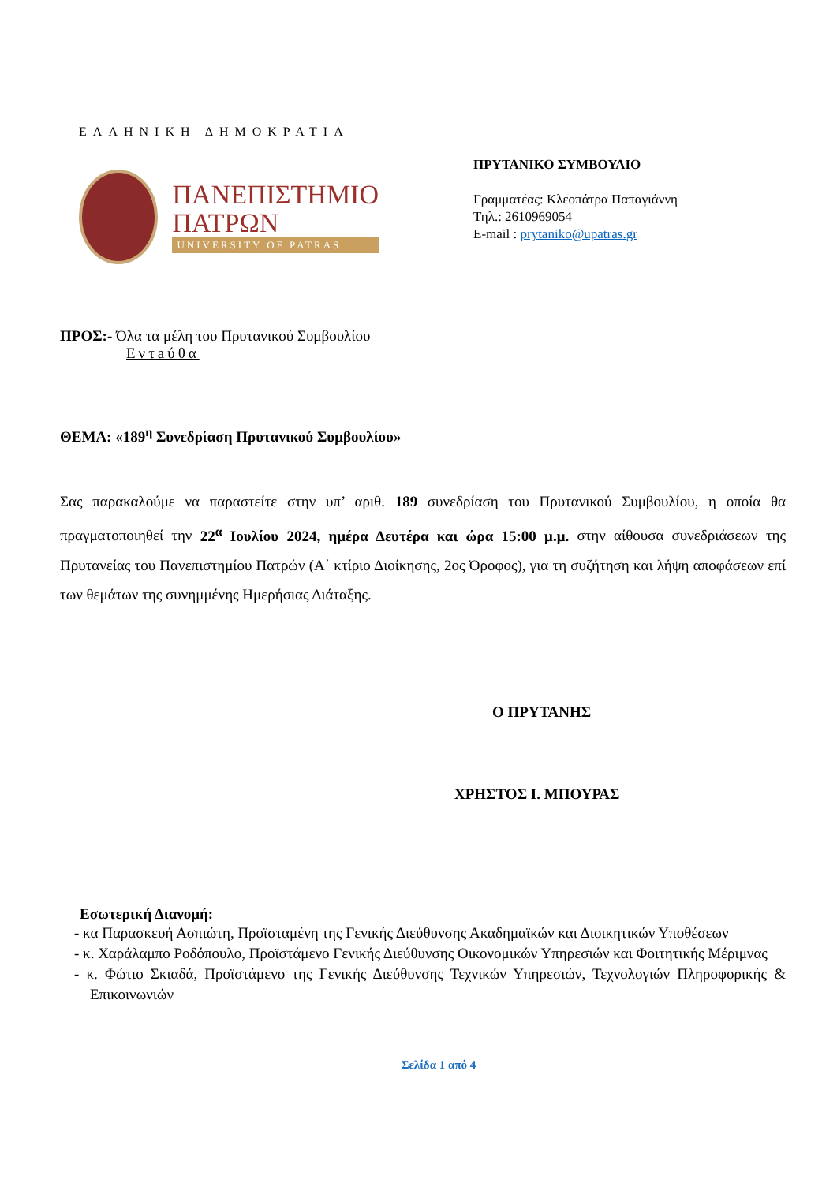ΕΛΛΗΝΙΚΗ ΔΗΜΟΚΡΑΤΙΑ
ΠΑΝΕΠΙΣΤΗΜΙΟ
ΠΑΤΡΩΝ
UNIVERSITY OF PATRAS
ΠΡΥΤΑΝΙΚΟ ΣΥΜΒΟΥΛΙΟ
Γραμματέας: Κλεοπάτρα Παπαγιάννη
Τηλ.: 2610969054
E-mail : prytaniko@upatras.gr
ΠΡΟΣ:- Όλα τα μέλη του Πρυτανικού Συμβουλίου
Εντaύθα
ΘΕΜΑ: «189<sup>η</sup> Συνεδρίαση Πρυτανικού Συμβουλίου»
Σας παρακαλούμε να παραστείτε στην υπ’ αριθ. 189 συνεδρίαση του Πρυτανικού Συμβουλίου, η οποία θα πραγματοποιηθεί την 22<sup>α</sup> Ιουλίου 2024, ημέρα Δευτέρα και ώρα 15:00 μ.μ. στην αίθουσα συνεδριάσεων της Πρυτανείας του Πανεπιστημίου Πατρών (Α΄ κτίριο Διοίκησης, 2ος Όροφος), για τη συζήτηση και λήψη αποφάσεων επί των θεμάτων της συνημμένης Ημερήσιας Διάταξης.
Ο ΠΡΥΤΑΝΗΣ
ΧΡΗΣΤΟΣ Ι. ΜΠΟΥΡΑΣ
Εσωτερική Διανομή:
- κα Παρασκευή Ασπιώτη, Προϊσταμένη της Γενικής Διεύθυνσης Ακαδημαϊκών και Διοικητικών Υποθέσεων
- κ. Χαράλαμπο Ροδόπουλο, Προϊστάμενο Γενικής Διεύθυνσης Οικονομικών Υπηρεσιών και Φοιτητικής Μέριμνας
- κ. Φώτιο Σκιαδά, Προϊστάμενο της Γενικής Διεύθυνσης Τεχνικών Υπηρεσιών, Τεχνολογιών Πληροφορικής & Επικοινωνιών
Σελίδα 1 από 4